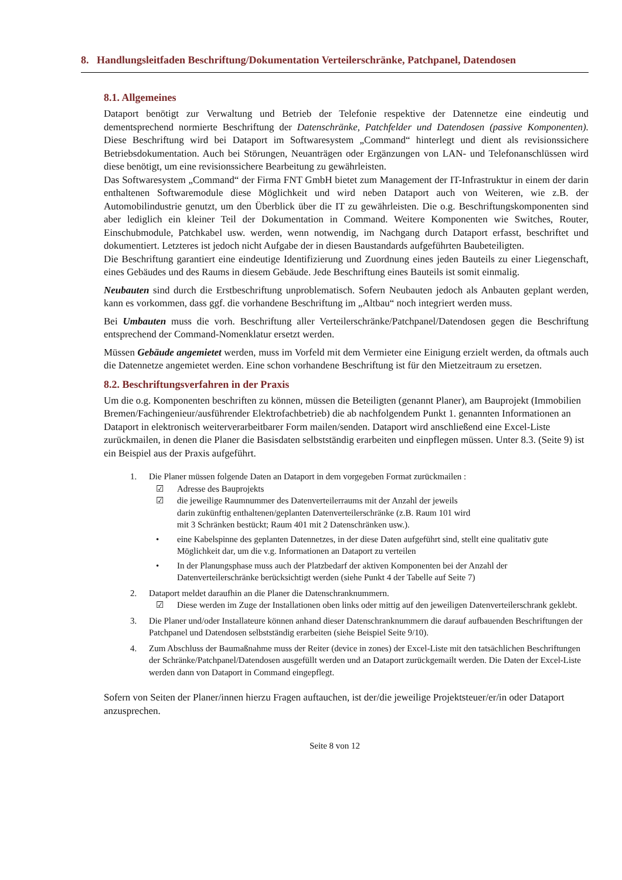8. Handlungsleitfaden Beschriftung/Dokumentation Verteilerschränke, Patchpanel, Datendosen
8.1. Allgemeines
Dataport benötigt zur Verwaltung und Betrieb der Telefonie respektive der Datennetze eine eindeutig und dementsprechend normierte Beschriftung der Datenschränke, Patchfelder und Datendosen (passive Komponenten). Diese Beschriftung wird bei Dataport im Softwaresystem „Command“ hinterlegt und dient als revisionssichere Betriebsdokumentation. Auch bei Störungen, Neuanträgen oder Ergänzungen von LAN- und Telefonanschlüssen wird diese benötigt, um eine revisionssichere Bearbeitung zu gewährleisten.
Das Softwaresystem „Command“ der Firma FNT GmbH bietet zum Management der IT-Infrastruktur in einem der darin enthaltenen Softwaremodule diese Möglichkeit und wird neben Dataport auch von Weiteren, wie z.B. der Automobilindustrie genutzt, um den Überblick über die IT zu gewährleisten. Die o.g. Beschriftungskomponenten sind aber lediglich ein kleiner Teil der Dokumentation in Command. Weitere Komponenten wie Switches, Router, Einschubmodule, Patchkabel usw. werden, wenn notwendig, im Nachgang durch Dataport erfasst, beschriftet und dokumentiert. Letzteres ist jedoch nicht Aufgabe der in diesen Baustandards aufgeführten Baubeteiligten.
Die Beschriftung garantiert eine eindeutige Identifizierung und Zuordnung eines jeden Bauteils zu einer Liegenschaft, eines Gebäudes und des Raums in diesem Gebäude. Jede Beschriftung eines Bauteils ist somit einmalig.
Neubauten sind durch die Erstbeschriftung unproblematisch. Sofern Neubauten jedoch als Anbauten geplant werden, kann es vorkommen, dass ggf. die vorhandene Beschriftung im „Altbau“ noch integriert werden muss.
Bei Umbauten muss die vorh. Beschriftung aller Verteilerschränke/Patchpanel/Datendosen gegen die Beschriftung entsprechend der Command-Nomenklatur ersetzt werden.
Müssen Gebäude angemietet werden, muss im Vorfeld mit dem Vermieter eine Einigung erzielt werden, da oftmals auch die Datennetze angemietet werden. Eine schon vorhandene Beschriftung ist für den Mietzeitraum zu ersetzen.
8.2. Beschriftungsverfahren in der Praxis
Um die o.g. Komponenten beschriften zu können, müssen die Beteiligten (genannt Planer), am Bauprojekt (Immobilien Bremen/Fachingenieur/ausführender Elektrofachbetrieb) die ab nachfolgendem Punkt 1. genannten Informationen an Dataport in elektronisch weiterverarbeitbarer Form mailen/senden. Dataport wird anschließend eine Excel-Liste zurückmailen, in denen die Planer die Basisdaten selbstständig erarbeiten und einpflegen müssen. Unter 8.3. (Seite 9) ist ein Beispiel aus der Praxis aufgeführt.
1. Die Planer müssen folgende Daten an Dataport in dem vorgegeben Format zurückmailen :
☑ Adresse des Bauprojekts
☑ die jeweilige Raumnummer des Datenverteilerraums mit der Anzahl der jeweils
darin zukünftig enthaltenen/geplanten Datenverteilerschränke (z.B. Raum 101 wird
mit 3 Schränken bestückt; Raum 401 mit 2 Datenschränken usw.).
• eine Kabelspinne des geplanten Datennetzes, in der diese Daten aufgeführt sind, stellt eine qualitativ gute Möglichkeit dar, um die v.g. Informationen an Dataport zu verteilen
• In der Planungsphase muss auch der Platzbedarf der aktiven Komponenten bei der Anzahl der Datenverteilerschränke berücksichtigt werden (siehe Punkt 4 der Tabelle auf Seite 7)
2. Dataport meldet daraufhin an die Planer die Datenschranknummern.
☑ Diese werden im Zuge der Installationen oben links oder mittig auf den jeweiligen Datenverteilerschrank geklebt.
3. Die Planer und/oder Installateure können anhand dieser Datenschranknummern die darauf aufbauenden Beschriftungen der Patchpanel und Datendosen selbstständig erarbeiten (siehe Beispiel Seite 9/10).
4. Zum Abschluss der Baumaßnahme muss der Reiter (device in zones) der Excel-Liste mit den tatsächlichen Beschriftungen der Schränke/Patchpanel/Datendosen ausgefüllt werden und an Dataport zurückgemailt werden. Die Daten der Excel-Liste werden dann von Dataport in Command eingepflegt.
Sofern von Seiten der Planer/innen hierzu Fragen auftauchen, ist der/die jeweilige Projektsteuer/er/in oder Dataport anzusprechen.
Seite 8 von 12